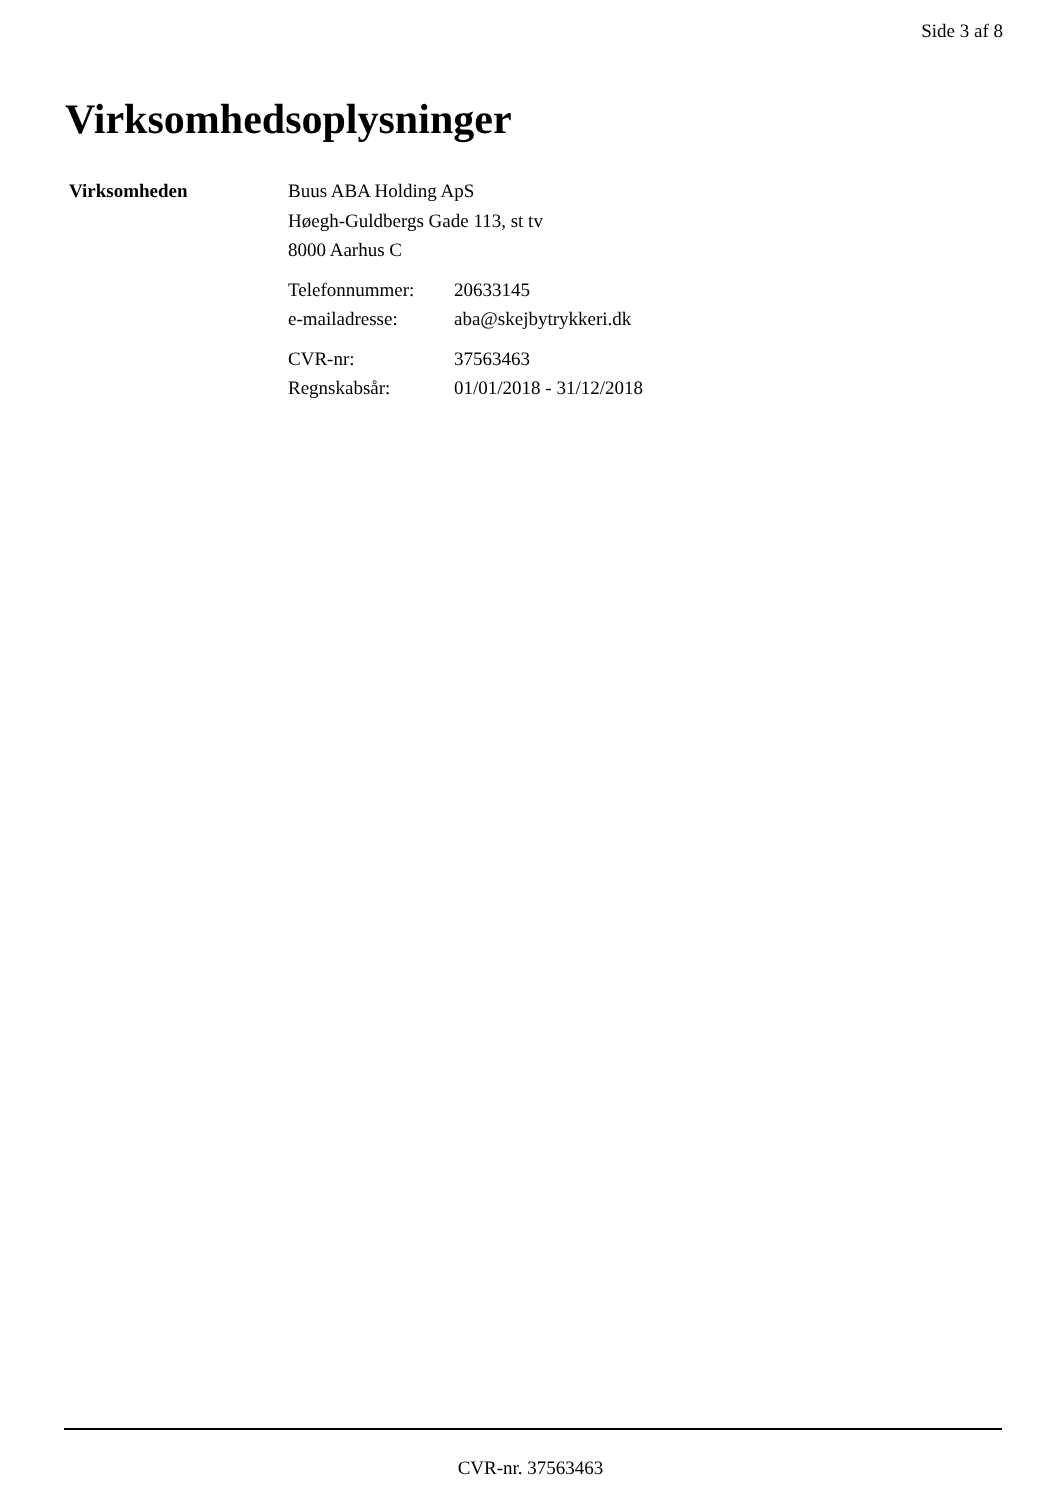Side 3 af 8
Virksomhedsoplysninger
Virksomheden Buus ABA Holding ApS
Høegh-Guldbergs Gade 113, st tv
8000 Aarhus C
Telefonnummer: 20633145
e-mailadresse: aba@skejbytrykkeri.dk
CVR-nr: 37563463
Regnskabsår: 01/01/2018 - 31/12/2018
CVR-nr. 37563463